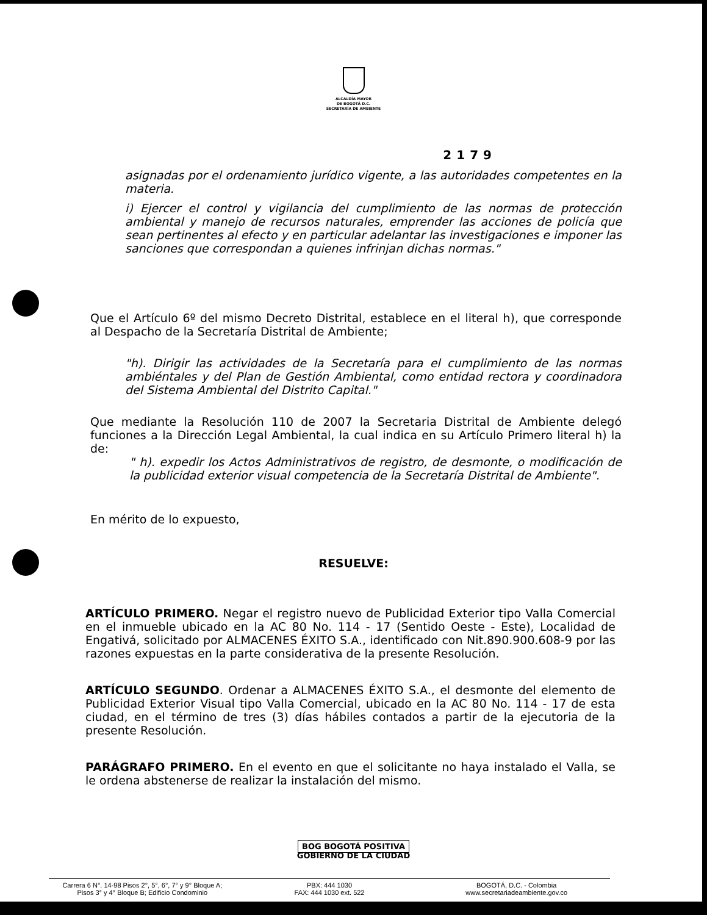ALCALDÍA MAYOR
DE BOGOTÁ D.C.
SECRETARÍA DE AMBIENTE
2179
asignadas por el ordenamiento jurídico vigente, a las autoridades competentes en la materia.
i) Ejercer el control y vigilancia del cumplimiento de las normas de protección ambiental y manejo de recursos naturales, emprender las acciones de policía que sean pertinentes al efecto y en particular adelantar las investigaciones e imponer las sanciones que correspondan a quienes infrinjan dichas normas."
Que el Artículo 6º del mismo Decreto Distrital, establece en el literal h), que corresponde al Despacho de la Secretaría Distrital de Ambiente;
"h). Dirigir las actividades de la Secretaría para el cumplimiento de las normas ambiéntales y del Plan de Gestión Ambiental, como entidad rectora y coordinadora del Sistema Ambiental del Distrito Capital."
Que mediante la Resolución 110 de 2007 la Secretaria Distrital de Ambiente delegó funciones a la Dirección Legal Ambiental, la cual indica en su Artículo Primero literal h) la de:
" h). expedir los Actos Administrativos de registro, de desmonte, o modificación de la publicidad exterior visual competencia de la Secretaría Distrital de Ambiente".
En mérito de lo expuesto,
RESUELVE:
ARTÍCULO PRIMERO. Negar el registro nuevo de Publicidad Exterior tipo Valla Comercial en el inmueble ubicado en la AC 80 No. 114 - 17 (Sentido Oeste - Este), Localidad de Engativá, solicitado por ALMACENES ÉXITO S.A., identificado con Nit.890.900.608-9 por las razones expuestas en la parte considerativa de la presente Resolución.
ARTÍCULO SEGUNDO. Ordenar a ALMACENES ÉXITO S.A., el desmonte del elemento de Publicidad Exterior Visual tipo Valla Comercial, ubicado en la AC 80 No. 114 - 17 de esta ciudad, en el término de tres (3) días hábiles contados a partir de la ejecutoria de la presente Resolución.
PARÁGRAFO PRIMERO. En el evento en que el solicitante no haya instalado el Valla, se le ordena abstenerse de realizar la instalación del mismo.
BOG BOGOTÁ POSITIVA
GOBIERNO DE LA CIUDAD
Carrera 6 N°. 14-98 Pisos 2°, 5°, 6°, 7° y 9° Bloque A;
Pisos 3° y 4° Bloque B; Edificio Condominio
PBX: 444 1030
FAX: 444 1030 ext. 522
BOGOTÁ, D.C. - Colombia
www.secretariadeambiente.gov.co